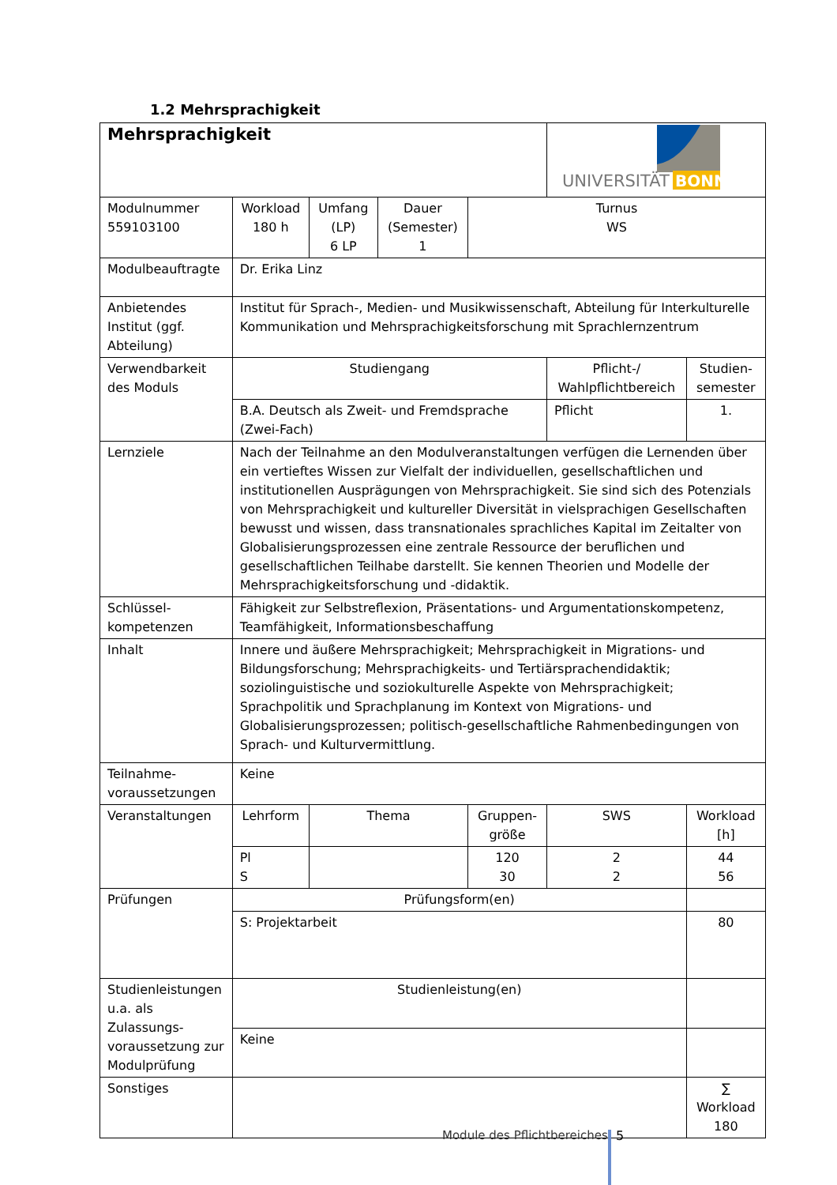1.2 Mehrsprachigkeit
| Mehrsprachigkeit | | | | | UNIVERSITÄT BONN | |
| Modulnummer 559103100 | Workload 180 h | Umfang (LP) 6 LP | Dauer (Semester) 1 | Turnus WS | | |
| Modulbeauftragte | Dr. Erika Linz | | | | | |
| Anbietendes Institut (ggf. Abteilung) | Institut für Sprach-, Medien- und Musikwissenschaft, Abteilung für Interkulturelle Kommunikation und Mehrsprachigkeitsforschung mit Sprachlernzentrum | | | | | |
| Verwendbarkeit des Moduls | Studiengang | | | | Pflicht-/ Wahlpflichtbereich | Studien-semester |
| | B.A. Deutsch als Zweit- und Fremdsprache (Zwei-Fach) | | | | Pflicht | 1. |
| Lernziele | Nach der Teilnahme an den Modulveranstaltungen verfügen die Lernenden über ein vertieftes Wissen zur Vielfalt der individuellen, gesellschaftlichen und institutionellen Ausprägungen von Mehrsprachigkeit. Sie sind sich des Potenzials von Mehrsprachigkeit und kultureller Diversität in vielsprachigen Gesellschaften bewusst und wissen, dass transnationales sprachliches Kapital im Zeitalter von Globalisierungsprozessen eine zentrale Ressource der beruflichen und gesellschaftlichen Teilhabe darstellt. Sie kennen Theorien und Modelle der Mehrsprachigkeitsforschung und -didaktik. | | | | | |
| Schlüssel-kompetenzen | Fähigkeit zur Selbstreflexion, Präsentations- und Argumentationskompetenz, Teamfähigkeit, Informationsbeschaffung | | | | | |
| Inhalt | Innere und äußere Mehrsprachigkeit; Mehrsprachigkeit in Migrations- und Bildungsforschung; Mehrsprachigkeits- und Tertiärsprachendidaktik; soziolinguistische und soziokulturelle Aspekte von Mehrsprachigkeit; Sprachpolitik und Sprachplanung im Kontext von Migrations- und Globalisierungsprozessen; politisch-gesellschaftliche Rahmenbedingungen von Sprach- und Kulturvermittlung. | | | | | |
| Teilnahme-voraussetzungen | Keine | | | | | |
| Veranstaltungen | Lehrform | Thema | | Gruppen-größe | SWS | Workload [h] |
| | Pl S | | | 120 30 | 2 2 | 44 56 |
| Prüfungen | Prüfungsform(en) | | | | | |
| | S: Projektarbeit | | | | | 80 |
| Studienleistungen u.a. als Zulassungs-voraussetzung zur Modulprüfung | Studienleistung(en) | | | | | |
| | Keine | | | | | |
| Sonstiges | | | | | | ∑ Workload 180 |
Module des Pflichtbereiches 5